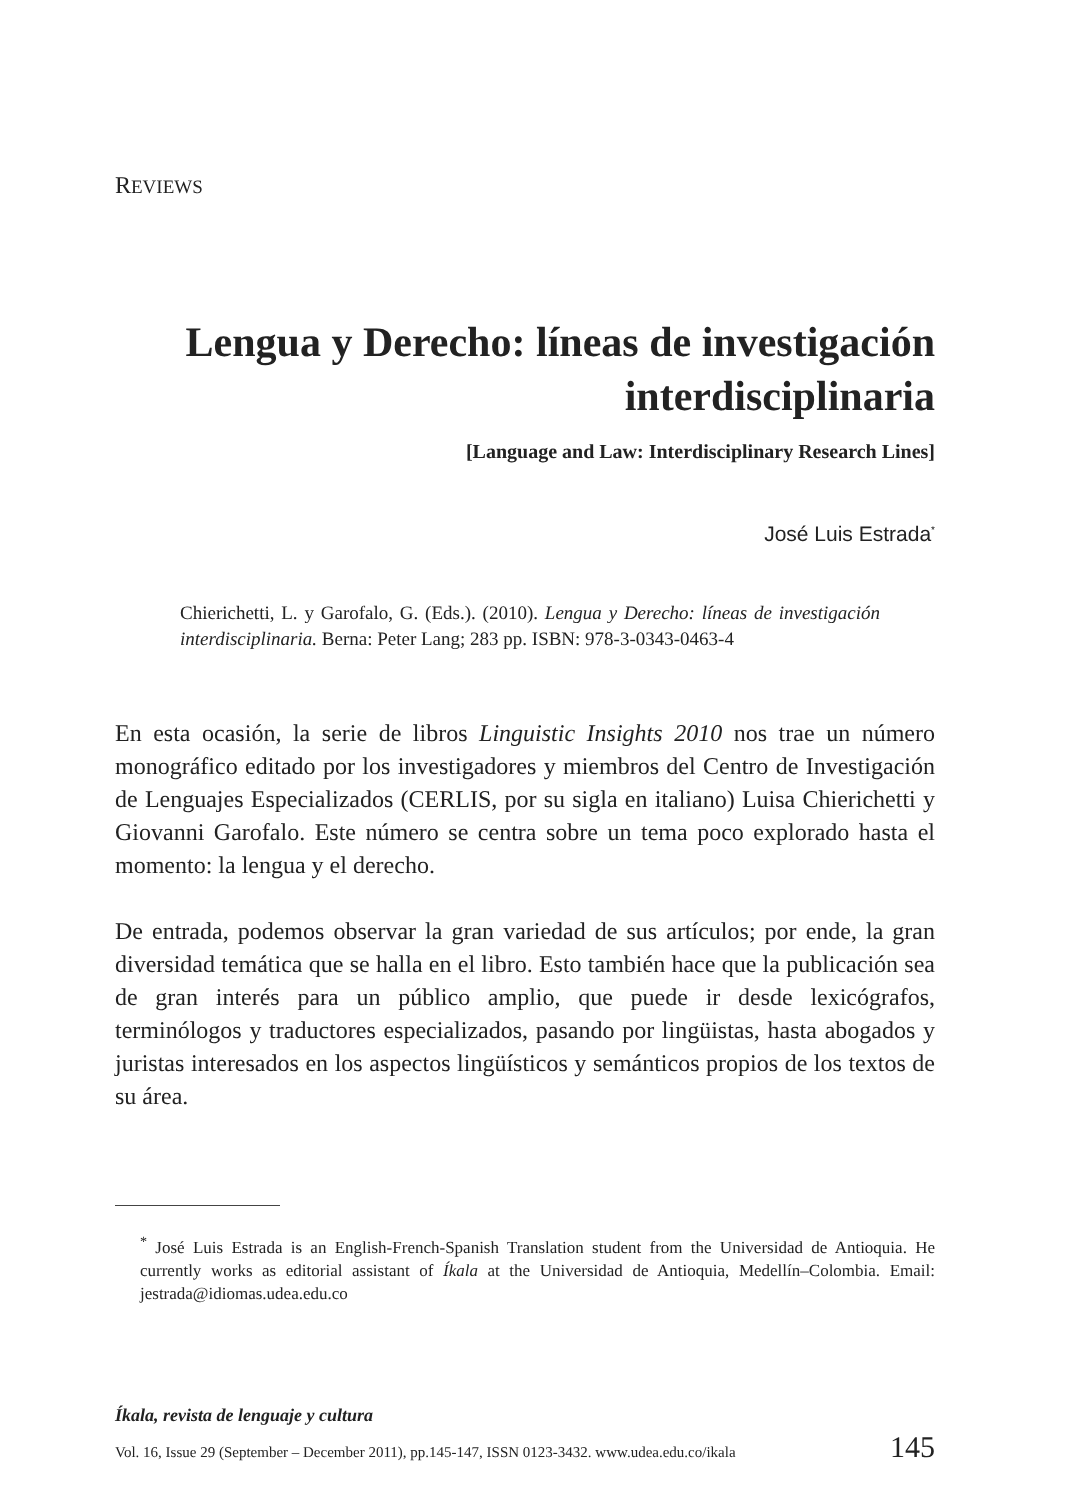REVIEWS
Lengua y Derecho: líneas de investigación interdisciplinaria
[Language and Law: Interdisciplinary Research Lines]
José Luis Estrada<sup>*</sup>
Chierichetti, L. y Garofalo, G. (Eds.). (2010). Lengua y Derecho: líneas de investigación interdisciplinaria. Berna: Peter Lang; 283 pp. ISBN: 978-3-0343-0463-4
En esta ocasión, la serie de libros Linguistic Insights 2010 nos trae un número monográfico editado por los investigadores y miembros del Centro de Investigación de Lenguajes Especializados (CERLIS, por su sigla en italiano) Luisa Chierichetti y Giovanni Garofalo. Este número se centra sobre un tema poco explorado hasta el momento: la lengua y el derecho.
De entrada, podemos observar la gran variedad de sus artículos; por ende, la gran diversidad temática que se halla en el libro. Esto también hace que la publicación sea de gran interés para un público amplio, que puede ir desde lexicógrafos, terminólogos y traductores especializados, pasando por lingüistas, hasta abogados y juristas interesados en los aspectos lingüísticos y semánticos propios de los textos de su área.
<sup>*</sup> José Luis Estrada is an English-French-Spanish Translation student from the Universidad de Antioquia. He currently works as editorial assistant of Íkala at the Universidad de Antioquia, Medellín–Colombia. Email: jestrada@idiomas.udea.edu.co
Íkala, revista de lenguaje y cultura
Vol. 16, Issue 29 (September – December 2011), pp.145-147, ISSN 0123-3432. www.udea.edu.co/ikala 145